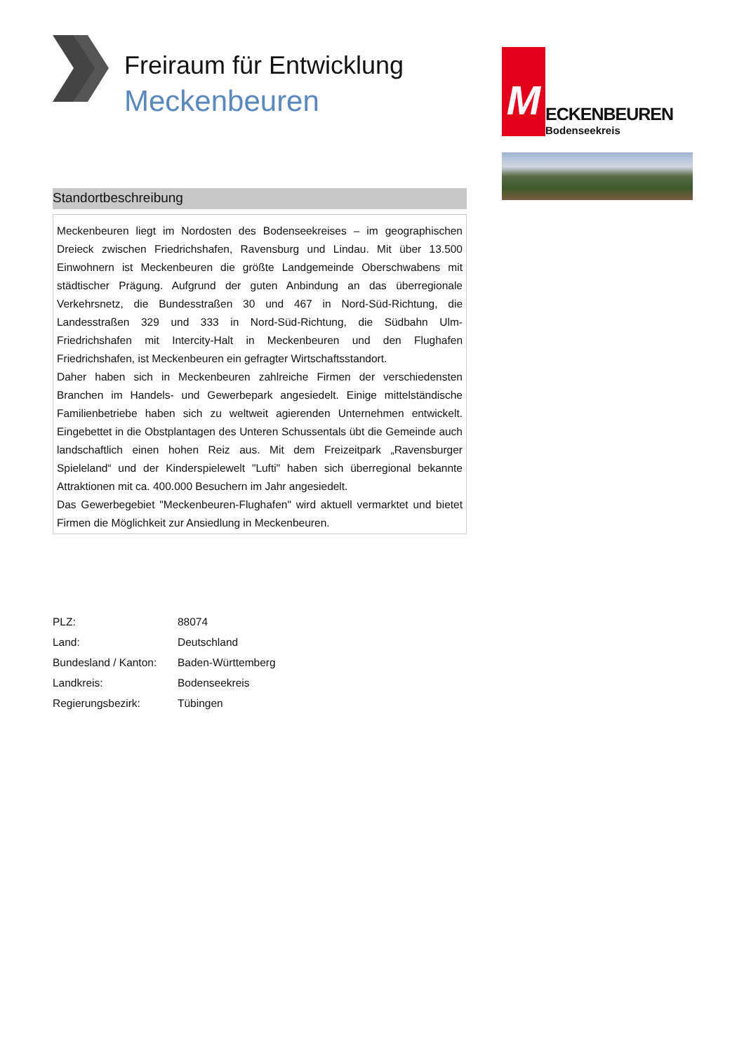Freiraum für Entwicklung
Meckenbeuren
Standortbeschreibung
Meckenbeuren liegt im Nordosten des Bodenseekreises – im geographischen Dreieck zwischen Friedrichshafen, Ravensburg und Lindau. Mit über 13.500 Einwohnern ist Meckenbeuren die größte Landgemeinde Oberschwabens mit städtischer Prägung. Aufgrund der guten Anbindung an das überregionale Verkehrsnetz, die Bundesstraßen 30 und 467 in Nord-Süd-Richtung, die Landesstraßen 329 und 333 in Nord-Süd-Richtung, die Südbahn Ulm-Friedrichshafen mit Intercity-Halt in Meckenbeuren und den Flughafen Friedrichshafen, ist Meckenbeuren ein gefragter Wirtschaftsstandort.
Daher haben sich in Meckenbeuren zahlreiche Firmen der verschiedensten Branchen im Handels- und Gewerbepark angesiedelt. Einige mittelständische Familienbetriebe haben sich zu weltweit agierenden Unternehmen entwickelt. Eingebettet in die Obstplantagen des Unteren Schussentals übt die Gemeinde auch landschaftlich einen hohen Reiz aus. Mit dem Freizeitpark „Ravensburger Spieleland“ und der Kinderspielewelt "Lufti" haben sich überregional bekannte Attraktionen mit ca. 400.000 Besuchern im Jahr angesiedelt.
Das Gewerbegebiet "Meckenbeuren-Flughafen" wird aktuell vermarktet und bietet Firmen die Möglichkeit zur Ansiedlung in Meckenbeuren.
| PLZ: | 88074 |
| Land: | Deutschland |
| Bundesland / Kanton: | Baden-Württemberg |
| Landkreis: | Bodenseekreis |
| Regierungsbezirk: | Tübingen |
M
ECKENBEUREN
Bodenseekreis